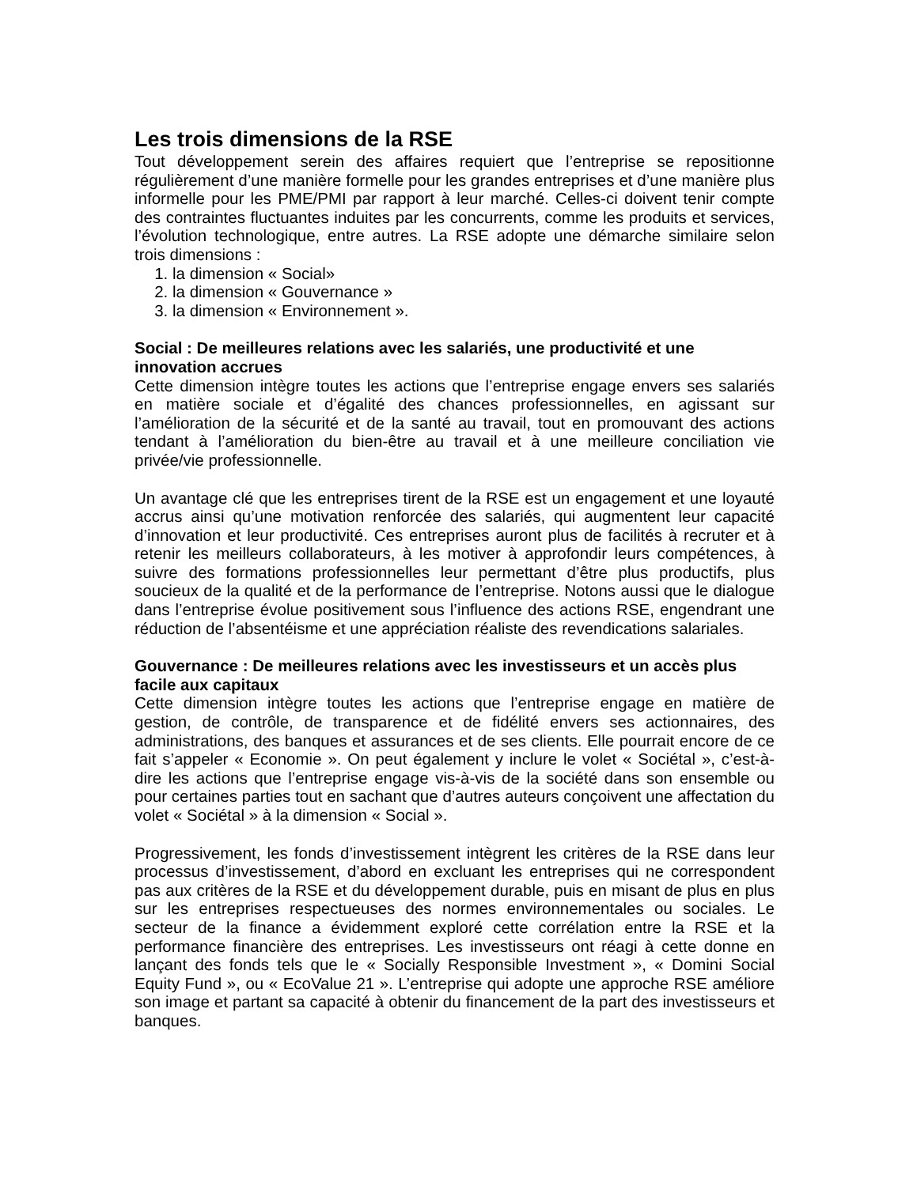Les trois dimensions de la RSE
Tout développement serein des affaires requiert que l’entreprise se repositionne régulièrement d’une manière formelle pour les grandes entreprises et d’une manière plus informelle pour les PME/PMI par rapport à leur marché. Celles-ci doivent tenir compte des contraintes fluctuantes induites par les concurrents, comme les produits et services, l’évolution technologique, entre autres. La RSE adopte une démarche similaire selon trois dimensions :
1. la dimension « Social»
2. la dimension « Gouvernance »
3. la dimension « Environnement ».
Social : De meilleures relations avec les salariés, une productivité et une
innovation accrues
Cette dimension intègre toutes les actions que l’entreprise engage envers ses salariés en matière sociale et d’égalité des chances professionnelles, en agissant sur l’amélioration de la sécurité et de la santé au travail, tout en promouvant des actions tendant à l’amélioration du bien-être au travail et à une meilleure conciliation vie privée/vie professionnelle.
Un avantage clé que les entreprises tirent de la RSE est un engagement et une loyauté accrus ainsi qu’une motivation renforcée des salariés, qui augmentent leur capacité d’innovation et leur productivité. Ces entreprises auront plus de facilités à recruter et à retenir les meilleurs collaborateurs, à les motiver à approfondir leurs compétences, à suivre des formations professionnelles leur permettant d’être plus productifs, plus soucieux de la qualité et de la performance de l’entreprise. Notons aussi que le dialogue dans l’entreprise évolue positivement sous l’influence des actions RSE, engendrant une réduction de l’absentéisme et une appréciation réaliste des revendications salariales.
Gouvernance : De meilleures relations avec les investisseurs et un accès plus
facile aux capitaux
Cette dimension intègre toutes les actions que l’entreprise engage en matière de gestion, de contrôle, de transparence et de fidélité envers ses actionnaires, des administrations, des banques et assurances et de ses clients. Elle pourrait encore de ce fait s’appeler « Economie ». On peut également y inclure le volet « Sociétal », c’est-à-dire les actions que l’entreprise engage vis-à-vis de la société dans son ensemble ou pour certaines parties tout en sachant que d’autres auteurs conçoivent une affectation du volet « Sociétal » à la dimension « Social ».
Progressivement, les fonds d’investissement intègrent les critères de la RSE dans leur processus d’investissement, d’abord en excluant les entreprises qui ne correspondent pas aux critères de la RSE et du développement durable, puis en misant de plus en plus sur les entreprises respectueuses des normes environnementales ou sociales. Le secteur de la finance a évidemment exploré cette corrélation entre la RSE et la performance financière des entreprises. Les investisseurs ont réagi à cette donne en lançant des fonds tels que le « Socially Responsible Investment », « Domini Social Equity Fund », ou « EcoValue 21 ». L’entreprise qui adopte une approche RSE améliore son image et partant sa capacité à obtenir du financement de la part des investisseurs et banques.